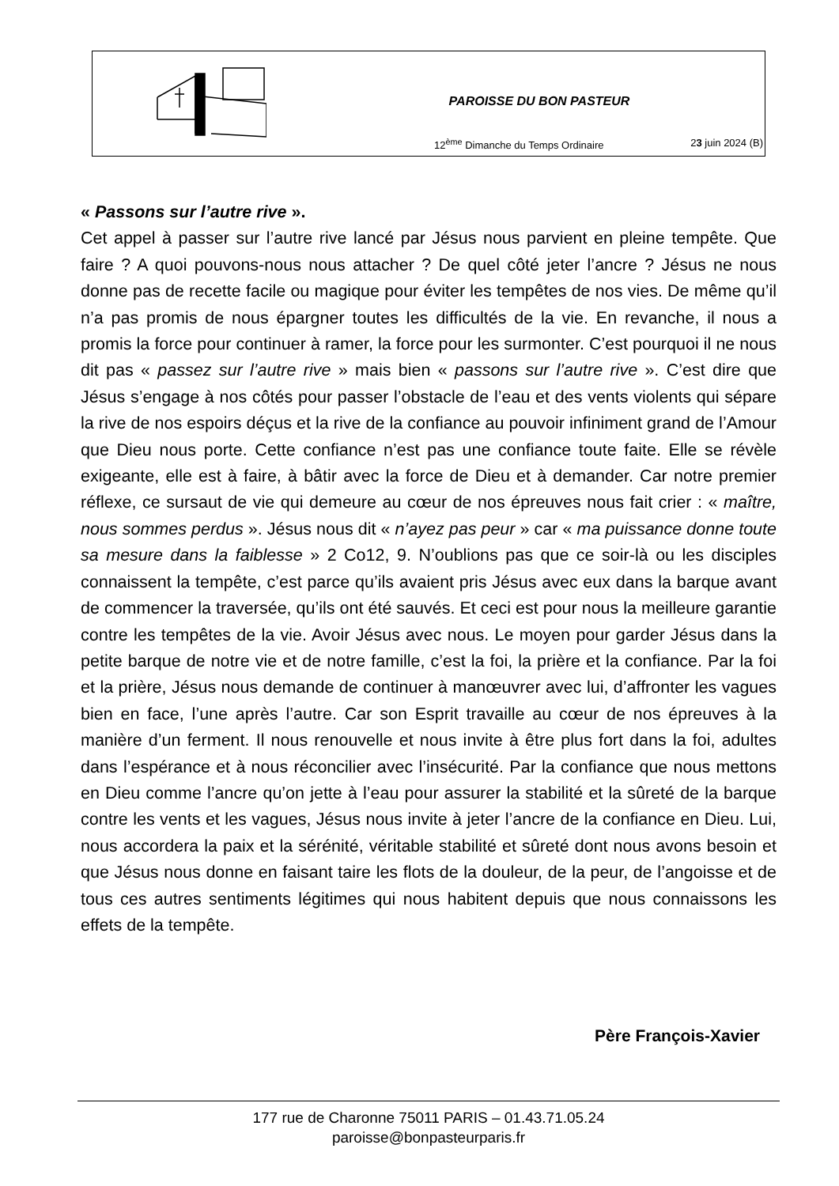PAROISSE DU BON PASTEUR
12<sup>ème</sup> Dimanche du Temps Ordinaire
23 juin 2024 (B)
« Passons sur l’autre rive ».
Cet appel à passer sur l’autre rive lancé par Jésus nous parvient en pleine tempête. Que faire ? A quoi pouvons-nous nous attacher ? De quel côté jeter l’ancre ? Jésus ne nous donne pas de recette facile ou magique pour éviter les tempêtes de nos vies. De même qu’il n’a pas promis de nous épargner toutes les difficultés de la vie. En revanche, il nous a promis la force pour continuer à ramer, la force pour les surmonter. C’est pourquoi il ne nous dit pas « passez sur l’autre rive » mais bien « passons sur l’autre rive ». C’est dire que Jésus s’engage à nos côtés pour passer l’obstacle de l’eau et des vents violents qui sépare la rive de nos espoirs déçus et la rive de la confiance au pouvoir infiniment grand de l’Amour que Dieu nous porte. Cette confiance n’est pas une confiance toute faite. Elle se révèle exigeante, elle est à faire, à bâtir avec la force de Dieu et à demander. Car notre premier réflexe, ce sursaut de vie qui demeure au cœur de nos épreuves nous fait crier : « maître, nous sommes perdus ». Jésus nous dit « n’ayez pas peur » car « ma puissance donne toute sa mesure dans la faiblesse » 2 Co12, 9. N’oublions pas que ce soir-là ou les disciples connaissent la tempête, c’est parce qu’ils avaient pris Jésus avec eux dans la barque avant de commencer la traversée, qu’ils ont été sauvés. Et ceci est pour nous la meilleure garantie contre les tempêtes de la vie. Avoir Jésus avec nous. Le moyen pour garder Jésus dans la petite barque de notre vie et de notre famille, c’est la foi, la prière et la confiance. Par la foi et la prière, Jésus nous demande de continuer à manœuvrer avec lui, d’affronter les vagues bien en face, l’une après l’autre. Car son Esprit travaille au cœur de nos épreuves à la manière d’un ferment. Il nous renouvelle et nous invite à être plus fort dans la foi, adultes dans l’espérance et à nous réconcilier avec l’insécurité. Par la confiance que nous mettons en Dieu comme l’ancre qu’on jette à l’eau pour assurer la stabilité et la sûreté de la barque contre les vents et les vagues, Jésus nous invite à jeter l’ancre de la confiance en Dieu. Lui, nous accordera la paix et la sérénité, véritable stabilité et sûreté dont nous avons besoin et que Jésus nous donne en faisant taire les flots de la douleur, de la peur, de l’angoisse et de tous ces autres sentiments légitimes qui nous habitent depuis que nous connaissons les effets de la tempête.
Père François-Xavier
177 rue de Charonne 75011 PARIS – 01.43.71.05.24
paroisse@bonpasteurparis.fr